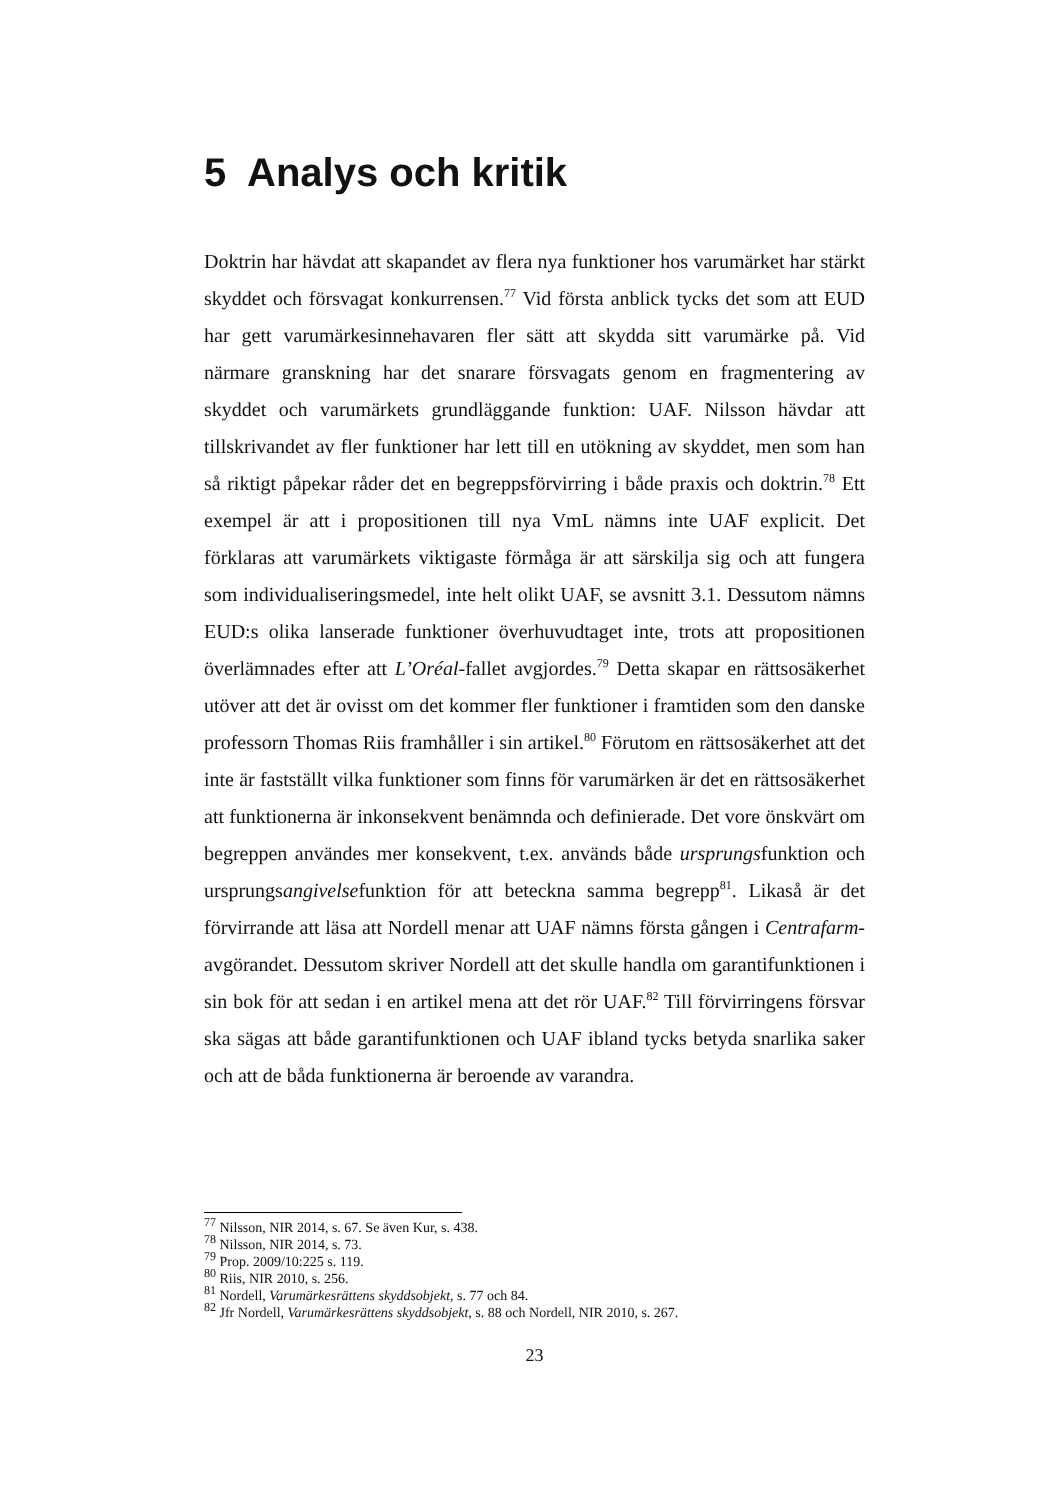5 Analys och kritik
Doktrin har hävdat att skapandet av flera nya funktioner hos varumärket har stärkt skyddet och försvagat konkurrensen.<sup>77</sup> Vid första anblick tycks det som att EUD har gett varumärkesinnehavaren fler sätt att skydda sitt varumärke på. Vid närmare granskning har det snarare försvagats genom en fragmentering av skyddet och varumärkets grundläggande funktion: UAF. Nilsson hävdar att tillskrivandet av fler funktioner har lett till en utökning av skyddet, men som han så riktigt påpekar råder det en begreppsförvirring i både praxis och doktrin.<sup>78</sup> Ett exempel är att i propositionen till nya VmL nämns inte UAF explicit. Det förklaras att varumärkets viktigaste förmåga är att särskilja sig och att fungera som individualiseringsmedel, inte helt olikt UAF, se avsnitt 3.1. Dessutom nämns EUD:s olika lanserade funktioner överhuvudtaget inte, trots att propositionen överlämnades efter att L’Oréal-fallet avgjordes.<sup>79</sup> Detta skapar en rättsosäkerhet utöver att det är ovisst om det kommer fler funktioner i framtiden som den danske professorn Thomas Riis framhåller i sin artikel.<sup>80</sup> Förutom en rättsosäkerhet att det inte är fastställt vilka funktioner som finns för varumärken är det en rättsosäkerhet att funktionerna är inkonsekvent benämnda och definierade. Det vore önskvärt om begreppen användes mer konsekvent, t.ex. används både ursprungsfunktion och ursprungsangivelsefunktion för att beteckna samma begrepp<sup>81</sup>. Likaså är det förvirrande att läsa att Nordell menar att UAF nämns första gången i Centrafarm-avgörandet. Dessutom skriver Nordell att det skulle handla om garantifunktionen i sin bok för att sedan i en artikel mena att det rör UAF.<sup>82</sup> Till förvirringens försvar ska sägas att både garantifunktionen och UAF ibland tycks betyda snarlika saker och att de båda funktionerna är beroende av varandra.
<sup>77</sup> Nilsson, NIR 2014, s. 67. Se även Kur, s. 438.
<sup>78</sup> Nilsson, NIR 2014, s. 73.
<sup>79</sup> Prop. 2009/10:225 s. 119.
<sup>80</sup> Riis, NIR 2010, s. 256.
<sup>81</sup> Nordell, Varumärkesrättens skyddsobjekt, s. 77 och 84.
<sup>82</sup> Jfr Nordell, Varumärkesrättens skyddsobjekt, s. 88 och Nordell, NIR 2010, s. 267.
23